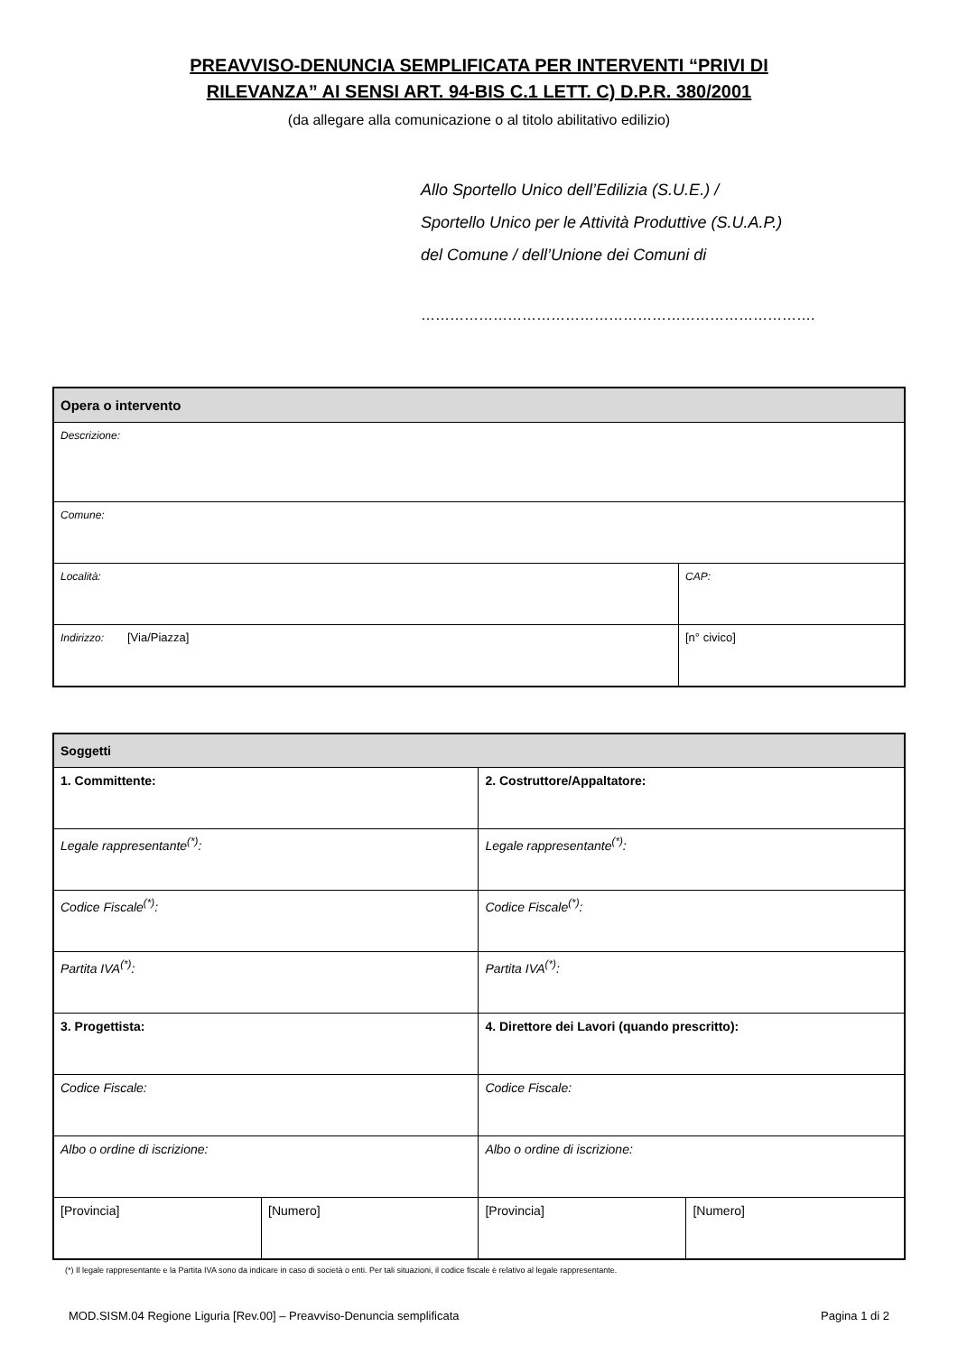PREAVVISO-DENUNCIA SEMPLIFICATA PER INTERVENTI “PRIVI DI
RILEVANZA” AI SENSI ART. 94-BIS C.1 LETT. C) D.P.R. 380/2001
(da allegare alla comunicazione o al titolo abilitativo edilizio)
Allo Sportello Unico dell’Edilizia (S.U.E.) /
Sportello Unico per le Attività Produttive (S.U.A.P.)
del Comune / dell’Unione dei Comuni di
……………………………………………………………………….
| Opera o intervento | | |
| Descrizione: | | |
| Comune: | | |
| Località: | | CAP: |
| Indirizzo: | [Via/Piazza] | [n° civico] |
| Soggetti | | | |
| 1. Committente: | | 2. Costruttore/Appaltatore: | |
| Legale rappresentante<sup>(*)</sup>: | | Legale rappresentante<sup>(*)</sup>: | |
| Codice Fiscale<sup>(*)</sup>: | | Codice Fiscale<sup>(*)</sup>: | |
| Partita IVA<sup>(*)</sup>: | | Partita IVA<sup>(*)</sup>: | |
| 3. Progettista: | | 4. Direttore dei Lavori (quando prescritto): | |
| Codice Fiscale: | | Codice Fiscale: | |
| Albo o ordine di iscrizione: | | Albo o ordine di iscrizione: | |
| [Provincia] | [Numero] | [Provincia] | [Numero] |
(*) Il legale rappresentante e la Partita IVA sono da indicare in caso di società o enti. Per tali situazioni, il codice fiscale è relativo al legale rappresentante.
MOD.SISM.04 Regione Liguria [Rev.00] – Preavviso-Denuncia semplificata Pagina 1 di 2